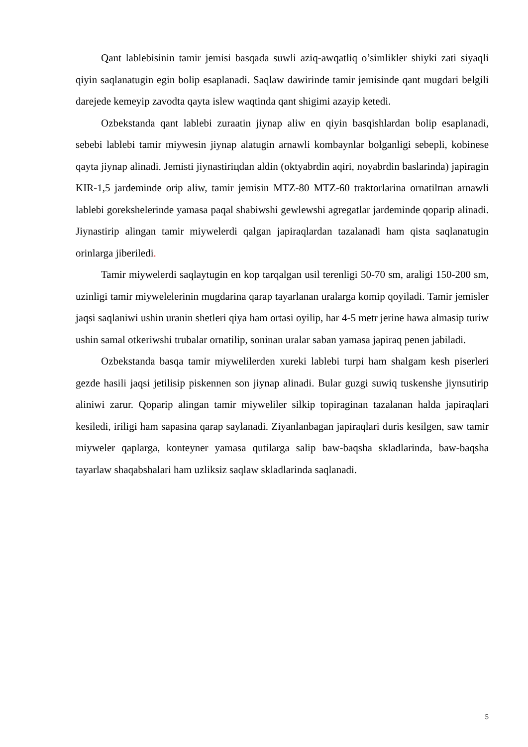Qant lablebisinin tamir jemisi basqada suwli aziq-awqatliq o’simlikler shiyki zati siyaqli qiyin saqlanatugin egin bolip esaplanadi. Saqlaw dawirinde tamir jemisinde qant mugdari belgili darejede kemeyip zavodta qayta islew waqtinda qant shigimi azayip ketedi.
Ozbekstanda qant lablebi zuraatin jiynap aliw en qiyin basqishlardan bolip esaplanadi, sebebi lablebi tamir miywesin jiynap alatugin arnawli kombaynlar bolganligi sebepli, kobinese qayta jiynap alinadi. Jemisti jiynastiriцdan aldin (oktyabrdin aqiri, noyabrdin baslarinda) japiragin KIR-1,5 jardeminde orip aliw, tamir jemisin MTZ-80 MTZ-60 traktorlarina ornatilпan arnawli lablebi gorekshelerinde yamasa paqal shabiwshi gewlewshi agregatlar jardeminde qoparip alinadi. Jiynastirip alingan tamir miywelerdi qalgan japiraqlardan tazalanadi ham qista saqlanatugin orinlarga jiberiledi.
Tamir miywelerdi saqlaytugin en kop tarqalgan usil terenligi 50-70 sm, araligi 150-200 sm, uzinligi tamir miywelelerinin mugdarina qarap tayarlanan uralarga komip qoyiladi. Tamir jemisler jaqsi saqlaniwi ushin uranin shetleri qiya ham ortasi oyilip, har 4-5 metr jerine hawa almasip turiw ushin samal otkeriwshi trubalar ornatilip, soninan uralar saban yamasa japiraq penen jabiladi.
Ozbekstanda basqa tamir miywelilerden xureki lablebi turpi ham shalgam kesh piserleri gezde hasili jaqsi jetilisip piskennen son jiynap alinadi. Bular guzgi suwiq tuskenshe jiynsutirip aliniwi zarur. Qoparip alingan tamir miyweliler silkip topiraginan tazalanan halda japiraqlari kesiledi, iriligi ham sapasina qarap saylanadi. Ziyanlanbagan japiraqlari duris kesilgen, saw tamir miyweler qaplarga, konteyner yamasa qutilarga salip baw-baqsha skladlarinda, baw-baqsha tayarlaw shaqabshalari ham uzliksiz saqlaw skladlarinda saqlanadi.
5